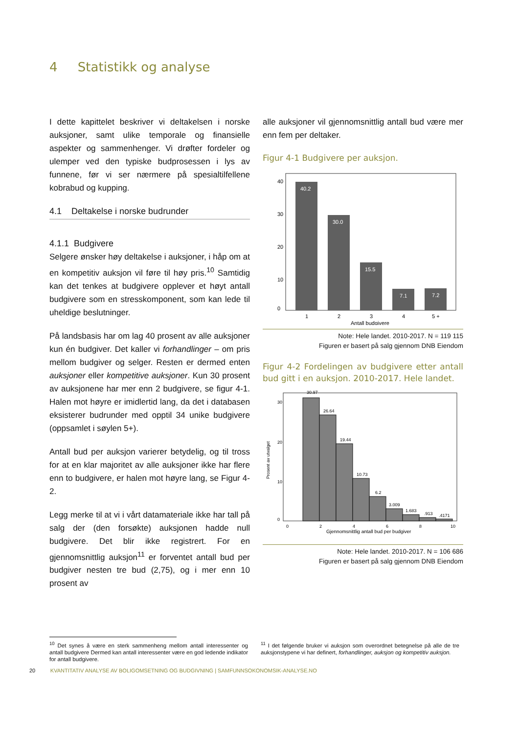4 Statistikk og analyse
I dette kapittelet beskriver vi deltakelsen i norske auksjoner, samt ulike temporale og finansielle aspekter og sammenhenger. Vi drøfter fordeler og ulemper ved den typiske budprosessen i lys av funnene, før vi ser nærmere på spesialtilfellene kobrabud og kupping.
4.1 Deltakelse i norske budrunder
4.1.1 Budgivere
Selgere ønsker høy deltakelse i auksjoner, i håp om at en kompetitiv auksjon vil føre til høy pris.<sup>10</sup> Samtidig kan det tenkes at budgivere opplever et høyt antall budgivere som en stresskomponent, som kan lede til uheldige beslutninger.
På landsbasis har om lag 40 prosent av alle auksjoner kun én budgiver. Det kaller vi forhandlinger – om pris mellom budgiver og selger. Resten er dermed enten auksjoner eller kompetitive auksjoner. Kun 30 prosent av auksjonene har mer enn 2 budgivere, se figur 4-1. Halen mot høyre er imidlertid lang, da det i databasen eksisterer budrunder med opptil 34 unike budgivere (oppsamlet i søylen 5+).
Antall bud per auksjon varierer betydelig, og til tross for at en klar majoritet av alle auksjoner ikke har flere enn to budgivere, er halen mot høyre lang, se Figur 4-2.
Legg merke til at vi i vårt datamateriale ikke har tall på salg der (den forsøkte) auksjonen hadde null budgivere. Det blir ikke registrert. For en gjennomsnittlig auksjon<sup>11</sup> er forventet antall bud per budgiver nesten tre bud (2,75), og i mer enn 10 prosent av
alle auksjoner vil gjennomsnittlig antall bud være mer enn fem per deltaker.
Figur 4-1 Budgivere per auksjon.
40.2
30.0
15.5
7.1
7.2
40
30
20
10
0
1
2
3
4
5 +
Antall budgivere
Note: Hele landet. 2010-2017. N = 119 115
Figuren er basert på salg gjennom DNB Eiendom
Figur 4-2 Fordelingen av budgivere etter antall bud gitt i en auksjon. 2010-2017. Hele landet.
30.97
26.64
19.44
10.73
6.2
3.009
1.683
.913
.4171
30
20
10
0
Prosent av utvalget
0
2
4
6
8
10
Gjennomsnittlig antall bud per budgiver
Note: Hele landet. 2010-2017. N = 106 686
Figuren er basert på salg gjennom DNB Eiendom
<sup>10</sup> Det synes å være en sterk sammenheng mellom antall interessenter og antall budgivere Dermed kan antall interessenter være en god ledende indikator for antall budgivere.
<sup>11</sup> I det følgende bruker vi auksjon som overordnet betegnelse på alle de tre auksjonstypene vi har definert, forhandlinger, auksjon og kompetitiv auksjon.
20 KVANTITATIV ANALYSE AV BOLIGOMSETNING OG BUDGIVNING | SAMFUNNSOKONOMSIK-ANALYSE.NO